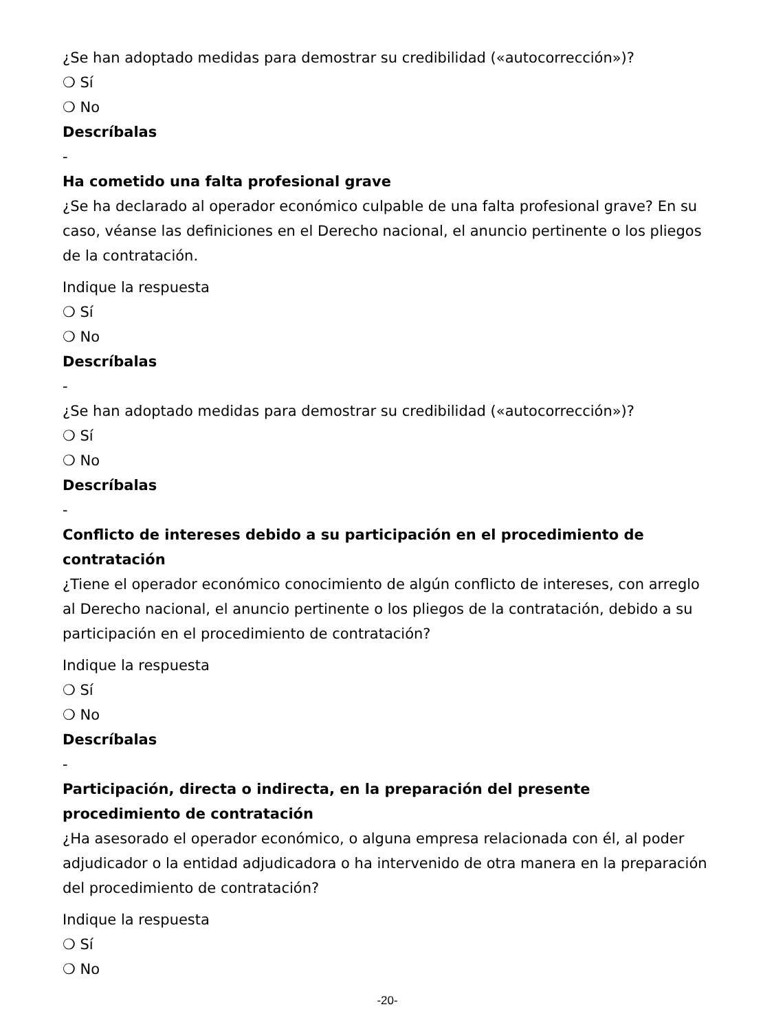¿Se han adoptado medidas para demostrar su credibilidad («autocorrección»)?
❍ Sí
❍ No
Descríbalas
-
Ha cometido una falta profesional grave
¿Se ha declarado al operador económico culpable de una falta profesional grave? En su caso, véanse las definiciones en el Derecho nacional, el anuncio pertinente o los pliegos de la contratación.
Indique la respuesta
❍ Sí
❍ No
Descríbalas
-
¿Se han adoptado medidas para demostrar su credibilidad («autocorrección»)?
❍ Sí
❍ No
Descríbalas
-
Conflicto de intereses debido a su participación en el procedimiento de contratación
¿Tiene el operador económico conocimiento de algún conflicto de intereses, con arreglo al Derecho nacional, el anuncio pertinente o los pliegos de la contratación, debido a su participación en el procedimiento de contratación?
Indique la respuesta
❍ Sí
❍ No
Descríbalas
-
Participación, directa o indirecta, en la preparación del presente procedimiento de contratación
¿Ha asesorado el operador económico, o alguna empresa relacionada con él, al poder adjudicador o la entidad adjudicadora o ha intervenido de otra manera en la preparación del procedimiento de contratación?
Indique la respuesta
❍ Sí
❍ No
-20-